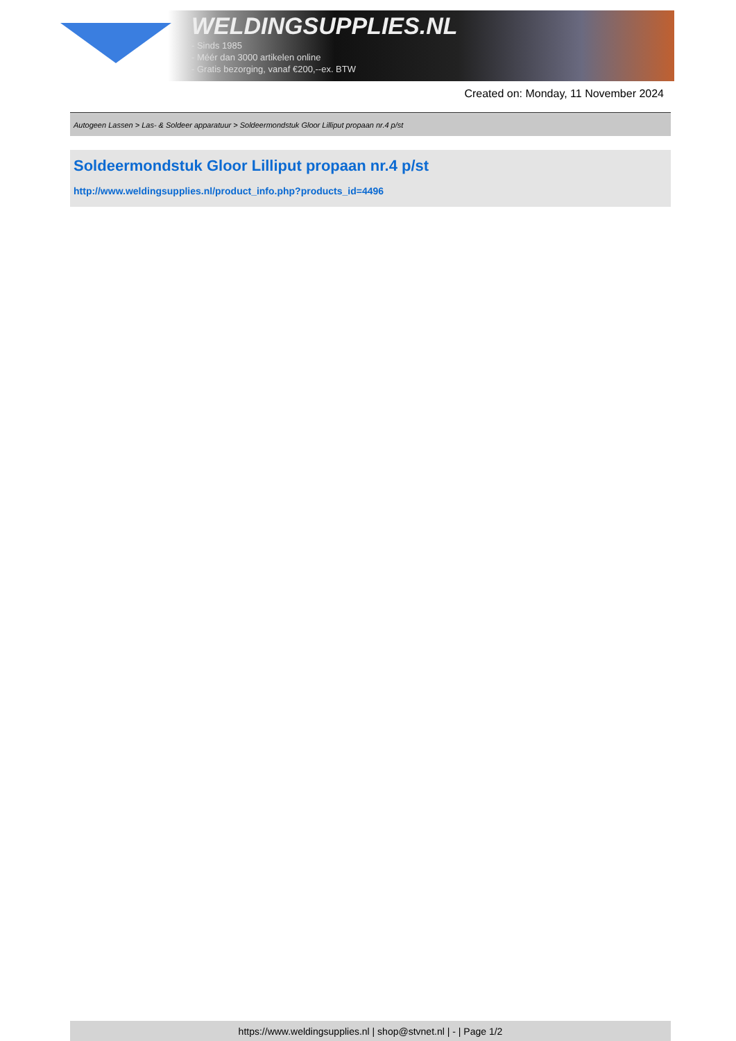WELDINGSUPPLIES.NL
- Sinds 1985
- Méér dan 3000 artikelen online
- Gratis bezorging, vanaf €200,--ex. BTW
Created on: Monday, 11 November 2024
Autogeen Lassen > Las- & Soldeer apparatuur > Soldeermondstuk Gloor Lilliput propaan nr.4 p/st
Soldeermondstuk Gloor Lilliput propaan nr.4 p/st
http://www.weldingsupplies.nl/product_info.php?products_id=4496
https://www.weldingsupplies.nl | shop@stvnet.nl | - | Page 1/2